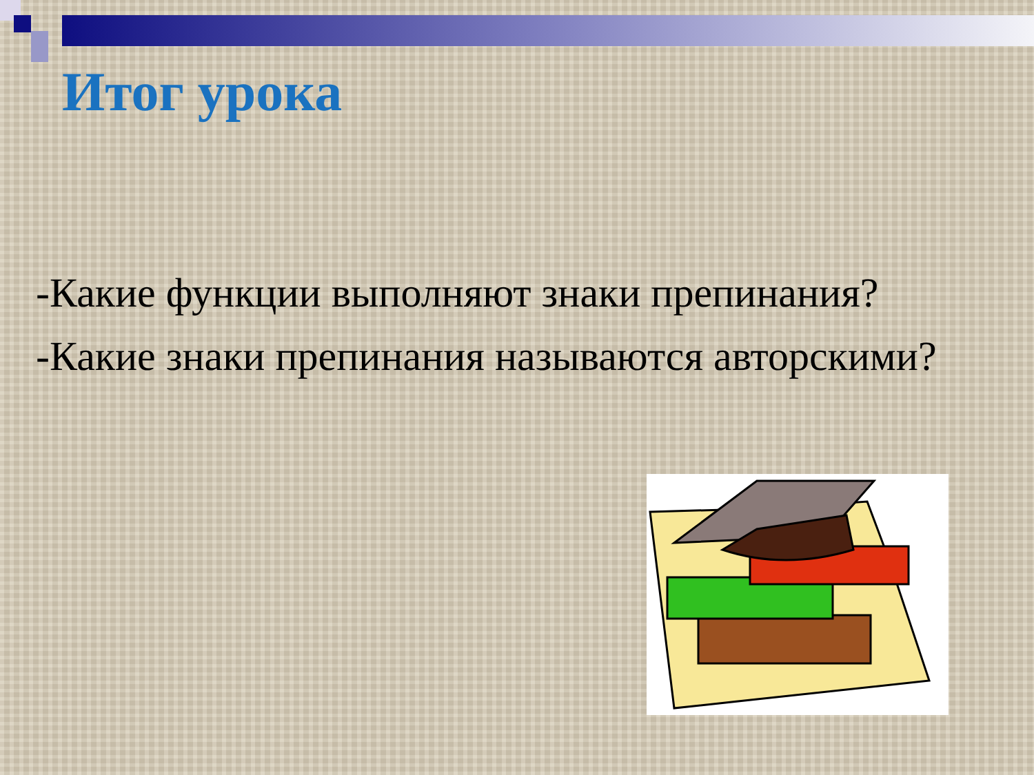Итог урока
-Какие функции выполняют знаки препинания?
-Какие знаки препинания называются авторскими?